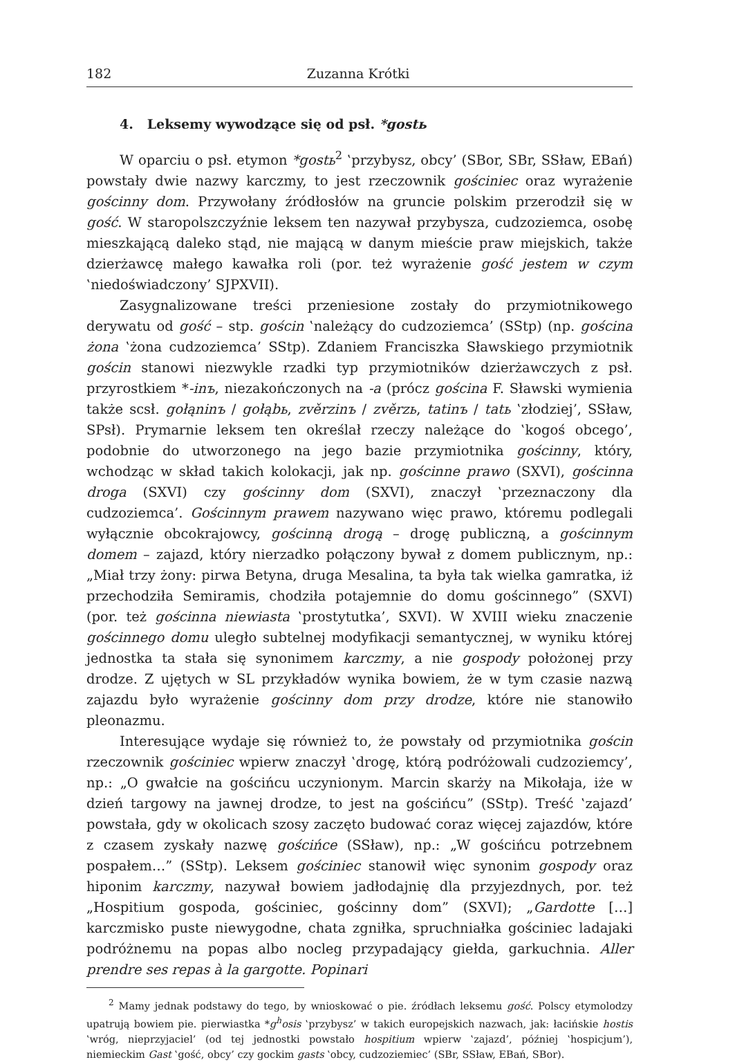182 Zuzanna Krótki
4. Leksemy wywodzące się od psł. *gostь
W oparciu o psł. etymon *gostь<sup>2</sup> ‛przybysz, obcy’ (SBor, SBr, SSław, EBań) powstały dwie nazwy karczmy, to jest rzeczownik gościniec oraz wyrażenie gościnny dom. Przywołany źródłosłów na gruncie polskim przerodził się w gość. W staropolszczyźnie leksem ten nazywał przybysza, cudzoziemca, osobę mieszkającą daleko stąd, nie mającą w danym mieście praw miejskich, także dzierżawcę małego kawałka roli (por. też wyrażenie gość jestem w czym ‛niedoświadczony’ SJPXVII).
Zasygnalizowane treści przeniesione zostały do przymiotnikowego derywatu od gość – stp. gościn ‛należący do cudzoziemca’ (SStp) (np. gościna żona ‛żona cudzoziemca’ SStp). Zdaniem Franciszka Sławskiego przymiotnik gościn stanowi niezwykle rzadki typ przymiotników dzierżawczych z psł. przyrostkiem *-inъ, niezakończonych na -a (prócz gościna F. Sławski wymienia także scsł. gołąninъ / gołąbь, zvěrzinъ / zvěrzь, tatinъ / tatь ‛złodziej’, SSław, SPsł). Prymarnie leksem ten określał rzeczy należące do ‛kogoś obcego’, podobnie do utworzonego na jego bazie przymiotnika gościnny, który, wchodząc w skład takich kolokacji, jak np. gościnne prawo (SXVI), gościnna droga (SXVI) czy gościnny dom (SXVI), znaczył ‛przeznaczony dla cudzoziemca’. Gościnnym prawem nazywano więc prawo, któremu podlegali wyłącznie obcokrajowcy, gościnną drogą – drogę publiczną, a gościnnym domem – zajazd, który nierzadko połączony bywał z domem publicznym, np.: „Miał trzy żony: pirwa Betyna, druga Mesalina, ta była tak wielka gamratka, iż przechodziła Semiramis, chodziła potajemnie do domu gościnnego” (SXVI) (por. też gościnna niewiasta ‛prostytutka’, SXVI). W XVIII wieku znaczenie gościnnego domu uległo subtelnej modyfikacji semantycznej, w wyniku której jednostka ta stała się synonimem karczmy, a nie gospody położonej przy drodze. Z ujętych w SL przykładów wynika bowiem, że w tym czasie nazwą zajazdu było wyrażenie gościnny dom przy drodze, które nie stanowiło pleonazmu.
Interesujące wydaje się również to, że powstały od przymiotnika gościn rzeczownik gościniec wpierw znaczył ‛drogę, którą podróżowali cudzoziemcy’, np.: „O gwałcie na gościńcu uczynionym. Marcin skarży na Mikołaja, iże w dzień targowy na jawnej drodze, to jest na gościńcu” (SStp). Treść ‛zajazd’ powstała, gdy w okolicach szosy zaczęto budować coraz więcej zajazdów, które z czasem zyskały nazwę gościńce (SSław), np.: „W gościńcu potrzebnem pospałem…” (SStp). Leksem gościniec stanowił więc synonim gospody oraz hiponim karczmy, nazywał bowiem jadłodajnię dla przyjezdnych, por. też „Hospitium gospoda, gościniec, gościnny dom” (SXVI); „Gardotte […] karczmisko puste niewygodne, chata zgniłka, spruchniałka gościniec ladajaki podróżnemu na popas albo nocleg przypadający giełda, garkuchnia. Aller prendre ses repas à la gargotte. Popinari
<sup>2</sup> Mamy jednak podstawy do tego, by wnioskować o pie. źródłach leksemu gość. Polscy etymolodzy upatrują bowiem pie. pierwiastka *g<sup>h</sup>osis ‛przybysz’ w takich europejskich nazwach, jak: łacińskie hostis ‛wróg, nieprzyjaciel’ (od tej jednostki powstało hospitium wpierw ‛zajazd’, później ‛hospicjum’), niemieckim Gast ‛gość, obcy’ czy gockim gasts ‛obcy, cudzoziemiec’ (SBr, SSław, EBań, SBor).